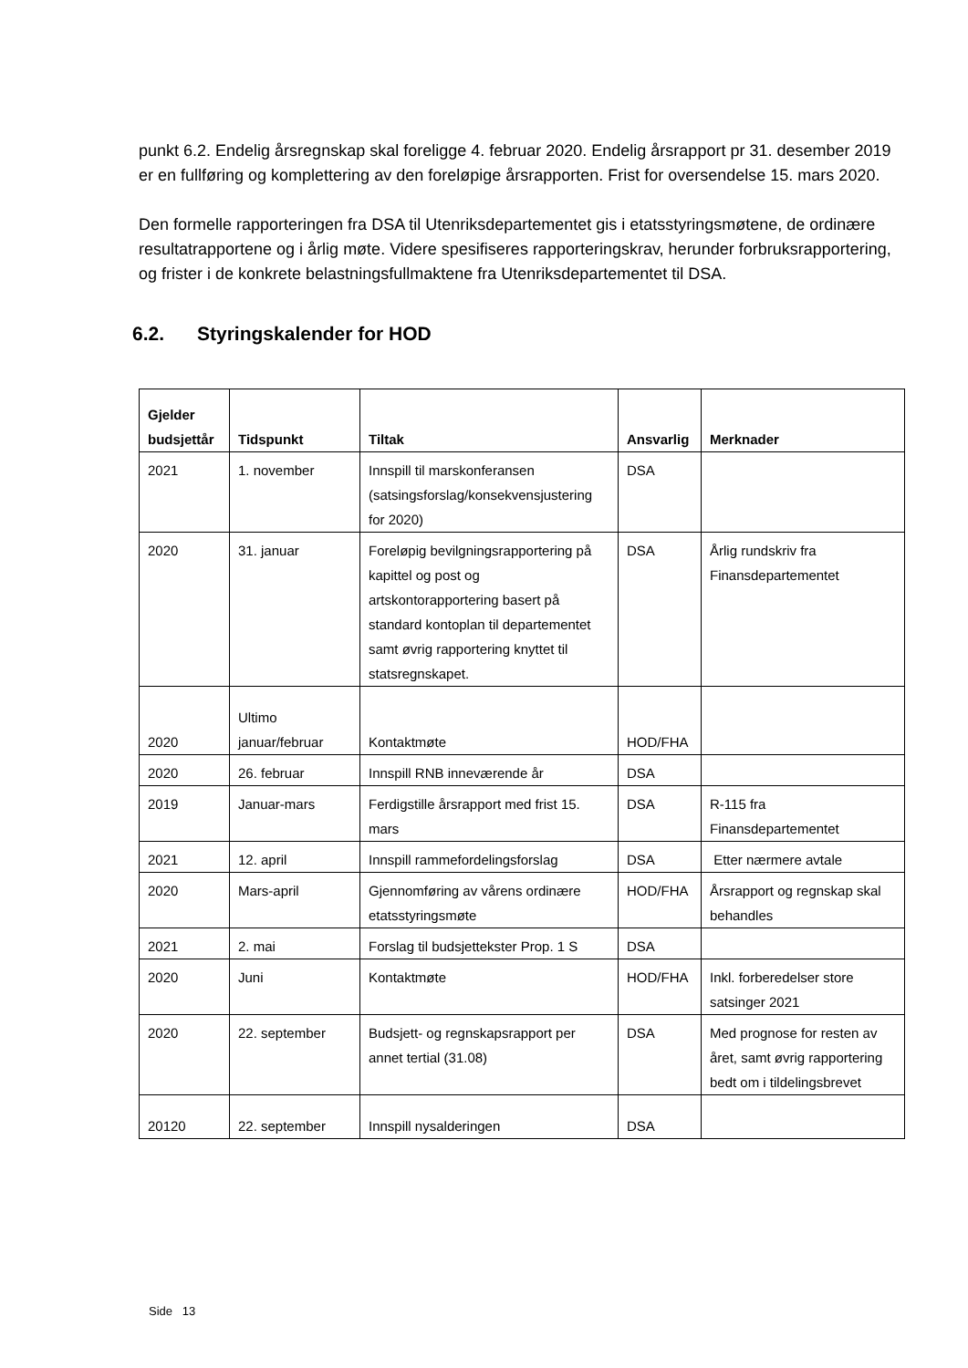punkt 6.2. Endelig årsregnskap skal foreligge 4. februar 2020. Endelig årsrapport pr 31. desember 2019 er en fullføring og komplettering av den foreløpige årsrapporten. Frist for oversendelse 15. mars 2020.
Den formelle rapporteringen fra DSA til Utenriksdepartementet gis i etatsstyringsmøtene, de ordinære resultatrapportene og i årlig møte. Videre spesifiseres rapporteringskrav, herunder forbruksrapportering, og frister i de konkrete belastningsfullmaktene fra Utenriksdepartementet til DSA.
6.2. Styringskalender for HOD
| Gjelder budsjettår | Tidspunkt | Tiltak | Ansvarlig | Merknader |
| --- | --- | --- | --- | --- |
| 2021 | 1. november | Innspill til marskonferansen (satsingsforslag/konsekvensjustering for 2020) | DSA | |
| 2020 | 31. januar | Foreløpig bevilgningsrapportering på kapittel og post og artskontorapportering basert på standard kontoplan til departementet samt øvrig rapportering knyttet til statsregnskapet. | DSA | Årlig rundskriv fra Finansdepartementet |
| 2020 | Ultimo januar/februar | Kontaktmøte | HOD/FHA | |
| 2020 | 26. februar | Innspill RNB inneværende år | DSA | |
| 2019 | Januar-mars | Ferdigstille årsrapport med frist 15. mars | DSA | R-115 fra Finansdepartementet |
| 2021 | 12. april | Innspill rammefordelingsforslag | DSA | Etter nærmere avtale |
| 2020 | Mars-april | Gjennomføring av vårens ordinære etatsstyringsmøte | HOD/FHA | Årsrapport og regnskap skal behandles |
| 2021 | 2. mai | Forslag til budsjettekster Prop. 1 S | DSA | |
| 2020 | Juni | Kontaktmøte | HOD/FHA | Inkl. forberedelser store satsinger 2021 |
| 2020 | 22. september | Budsjett- og regnskapsrapport per annet tertial (31.08) | DSA | Med prognose for resten av året, samt øvrig rapportering bedt om i tildelingsbrevet |
| 20120 | 22. september | Innspill nysalderingen | DSA | |
Side 13